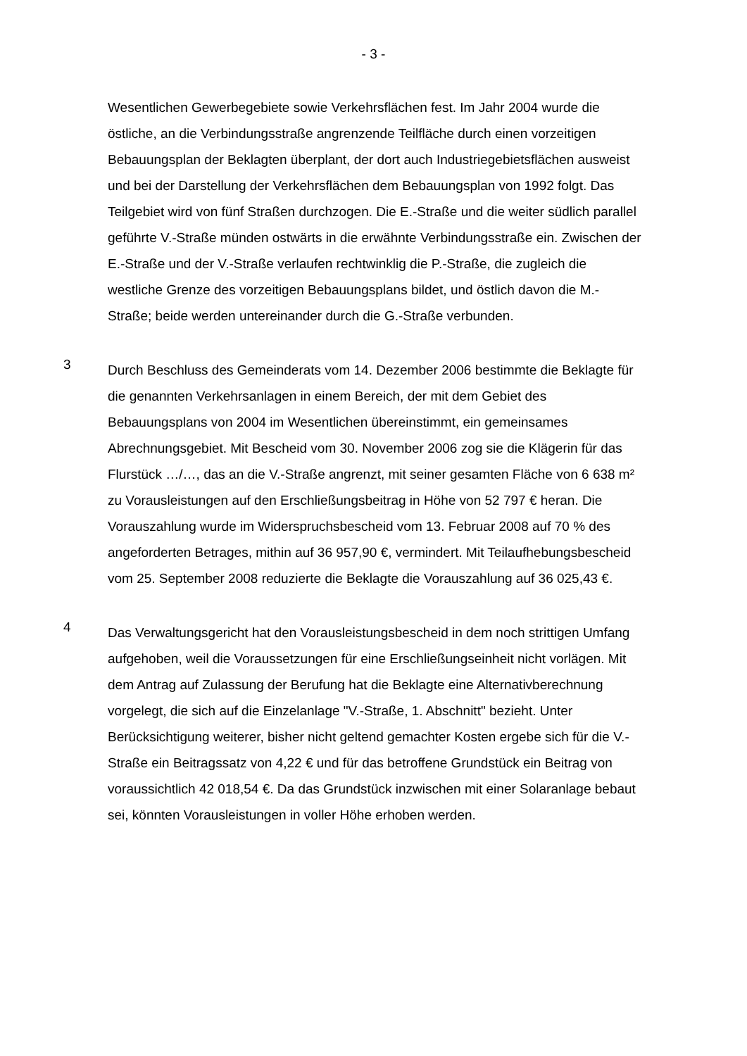- 3 -
Wesentlichen Gewerbegebiete sowie Verkehrsflächen fest. Im Jahr 2004 wurde die östliche, an die Verbindungsstraße angrenzende Teilfläche durch einen vor­zeitigen Bebauungsplan der Beklagten überplant, der dort auch Industriege­bietsflächen ausweist und bei der Darstellung der Verkehrsflächen dem Bebau­ungsplan von 1992 folgt. Das Teilgebiet wird von fünf Straßen durchzogen. Die E.-Straße und die weiter südlich parallel geführte V.-Straße münden ostwärts in die erwähnte Verbindungsstraße ein. Zwischen der E.-Straße und der V.-Straße verlaufen rechtwinklig die P.-Straße, die zugleich die westliche Grenze des vor­zeitigen Bebauungsplans bildet, und östlich davon die M.-Straße; beide werden untereinander durch die G.-Straße verbunden.
3
Durch Beschluss des Gemeinderats vom 14. Dezember 2006 bestimmte die Beklagte für die genannten Verkehrsanlagen in einem Bereich, der mit dem Gebiet des Bebauungsplans von 2004 im Wesentlichen übereinstimmt, ein ge­meinsames Abrechnungsgebiet. Mit Bescheid vom 30. November 2006 zog sie die Klägerin für das Flurstück …/…, das an die V.-Straße angrenzt, mit seiner gesamten Fläche von 6 638 m² zu Vorausleistungen auf den Erschließungsbei­trag in Höhe von 52 797 € heran. Die Vorauszahlung wurde im Widerspruchs­bescheid vom 13. Februar 2008 auf 70 % des angeforderten Betrages, mithin auf 36 957,90 €, vermindert. Mit Teilaufhebungsbescheid vom 25. September 2008 reduzierte die Beklagte die Vorauszahlung auf 36 025,43 €.
4
Das Verwaltungsgericht hat den Vorausleistungsbescheid in dem noch strittigen Umfang aufgehoben, weil die Voraussetzungen für eine Erschließungseinheit nicht vorlägen. Mit dem Antrag auf Zulassung der Berufung hat die Beklagte eine Alternativberechnung vorgelegt, die sich auf die Einzelanlage "V.-Straße, 1. Abschnitt" bezieht. Unter Berücksichtigung weiterer, bisher nicht geltend ge­machter Kosten ergebe sich für die V.-Straße ein Beitragssatz von 4,22 € und für das betroffene Grundstück ein Beitrag von voraussichtlich 42 018,54 €. Da das Grundstück inzwischen mit einer Solaranlage bebaut sei, könnten Voraus­leistungen in voller Höhe erhoben werden.